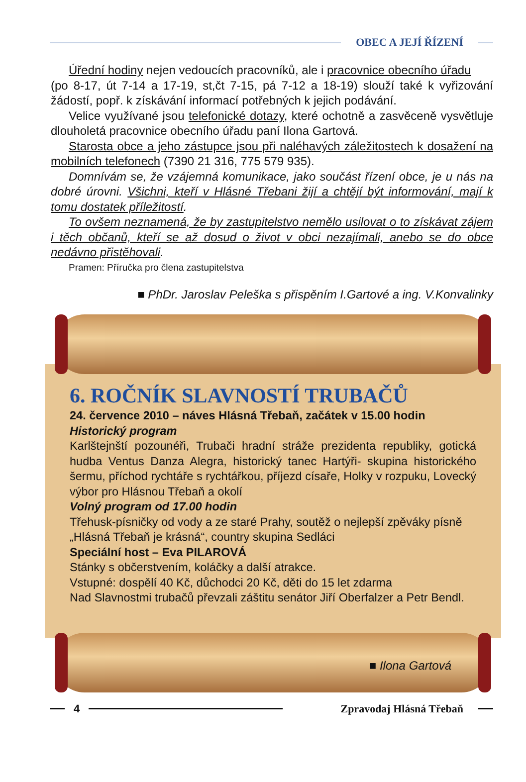OBEC A JEJÍ ŘÍZENÍ
Úřední hodiny nejen vedoucích pracovníků, ale i pracovnice obecního úřadu
(po 8-17, út 7-14 a 17-19, st,čt 7-15, pá 7-12 a 18-19) slouží také k vyřizování žádostí, popř. k získávání informací potřebných k jejich podávání.
Velice využívané jsou telefonické dotazy, které ochotně a zasvěceně vysvětluje dlouholetá pracovnice obecního úřadu paní Ilona Gartová.
Starosta obce a jeho zástupce jsou při naléhavých záležitostech k dosažení na mobilních telefonech (7390 21 316, 775 579 935).
Domnívám se, že vzájemná komunikace, jako součást řízení obce, je u nás na dobré úrovni. Všichni, kteří v Hlásné Třebani žijí a chtějí být informování, mají k tomu dostatek příležitostí.
To ovšem neznamená, že by zastupitelstvo nemělo usilovat o to získávat zájem i těch občanů, kteří se až dosud o život v obci nezajímali, anebo se do obce nedávno přistěhovali.
Pramen: Příručka pro člena zastupitelstva
■ PhDr. Jaroslav Peleška s přispěním I.Gartové a ing. V.Konvalinky
6. ROČNÍK SLAVNOSTÍ TRUBAČŮ
24. července 2010 – náves Hlásná Třebaň, začátek v 15.00 hodin
Historický program
Karlštejnští pozounéři, Trubači hradní stráže prezidenta republiky, gotická hudba Ventus Danza Alegra, historický tanec Hartýři- skupina historického šermu, příchod rychtáře s rychtářkou, příjezd císaře, Holky v rozpuku, Lovecký výbor pro Hlásnou Třebaň a okolí
Volný program od 17.00 hodin
Třehusk-písničky od vody a ze staré Prahy, soutěž o nejlepší zpěváky písně „Hlásná Třebaň je krásná“, country skupina Sedláci
Speciální host – Eva PILAROVÁ
Stánky s občerstvením, koláčky a další atrakce.
Vstupné: dospělí 40 Kč, důchodci 20 Kč, děti do 15 let zdarma
Nad Slavnostmi trubačů převzali záštitu senátor Jiří Oberfalzer a Petr Bendl.
■ Ilona Gartová
4 Zpravodaj Hlásná Třebaň